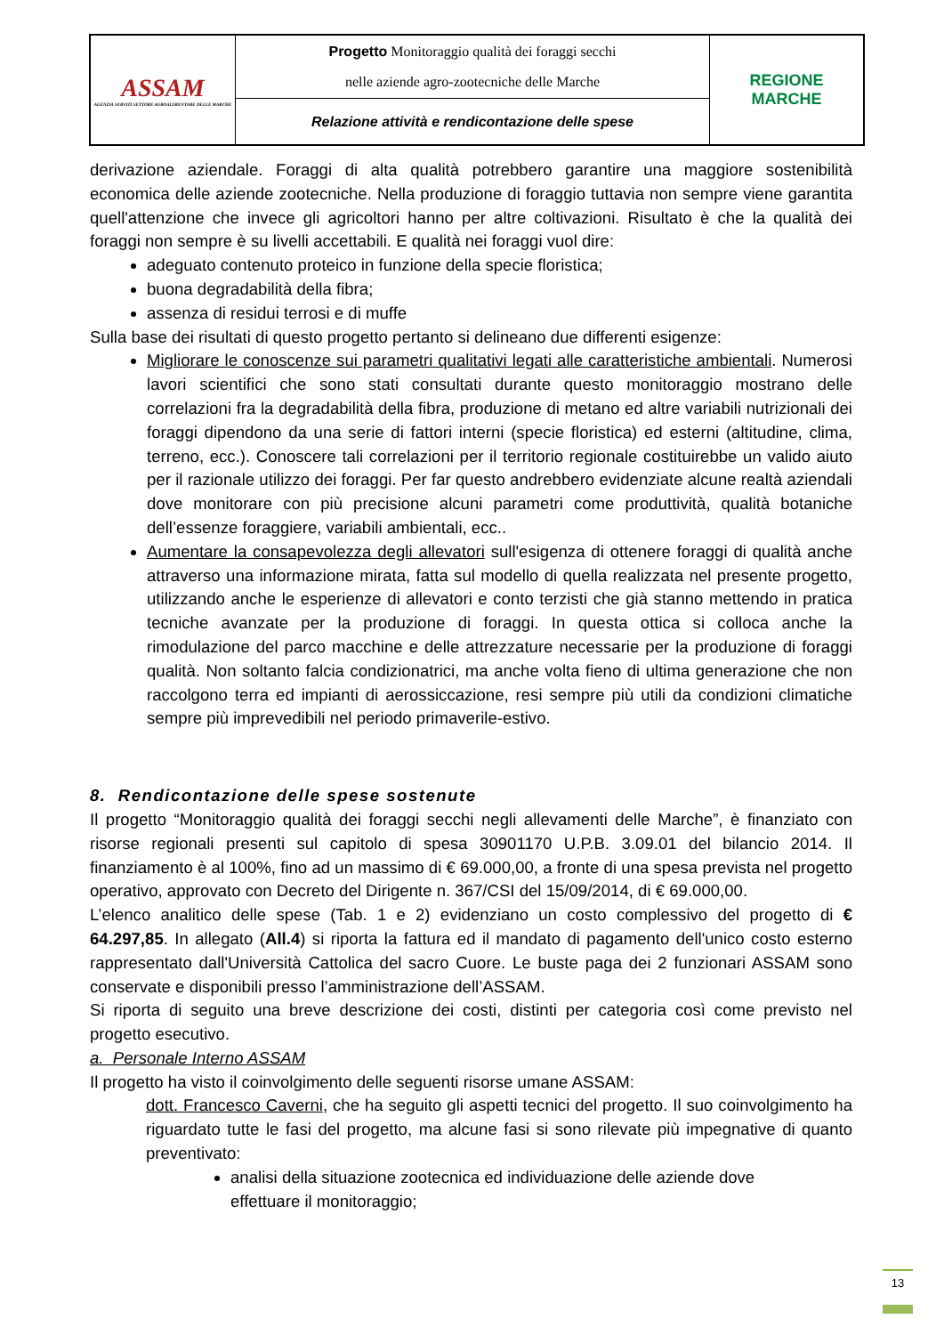| ASSAM AGENZIA SERVIZI SETTORE AGROALIMENTARE DELLE MARCHE | Progetto Monitoraggio qualità dei foraggi secchi nelle aziende agro-zootecniche delle Marche | REGIONE MARCHE |
| | Relazione attività e rendicontazione delle spese | |
derivazione aziendale. Foraggi di alta qualità potrebbero garantire una maggiore sostenibilità economica delle aziende zootecniche. Nella produzione di foraggio tuttavia non sempre viene garantita quell'attenzione che invece gli agricoltori hanno per altre coltivazioni. Risultato è che la qualità dei foraggi non sempre è su livelli accettabili. E qualità nei foraggi vuol dire:
adeguato contenuto proteico in funzione della specie floristica;
buona degradabilità della fibra;
assenza di residui terrosi e di muffe
Sulla base dei risultati di questo progetto pertanto si delineano due differenti esigenze:
Migliorare le conoscenze sui parametri qualitativi legati alle caratteristiche ambientali. Numerosi lavori scientifici che sono stati consultati durante questo monitoraggio mostrano delle correlazioni fra la degradabilità della fibra, produzione di metano ed altre variabili nutrizionali dei foraggi dipendono da una serie di fattori interni (specie floristica) ed esterni (altitudine, clima, terreno, ecc.). Conoscere tali correlazioni per il territorio regionale costituirebbe un valido aiuto per il razionale utilizzo dei foraggi. Per far questo andrebbero evidenziate alcune realtà aziendali dove monitorare con più precisione alcuni parametri come produttività, qualità botaniche dell’essenze foraggiere, variabili ambientali, ecc..
Aumentare la consapevolezza degli allevatori sull'esigenza di ottenere foraggi di qualità anche attraverso una informazione mirata, fatta sul modello di quella realizzata nel presente progetto, utilizzando anche le esperienze di allevatori e conto terzisti che già stanno mettendo in pratica tecniche avanzate per la produzione di foraggi. In questa ottica si colloca anche la rimodulazione del parco macchine e delle attrezzature necessarie per la produzione di foraggi qualità. Non soltanto falcia condizionatrici, ma anche volta fieno di ultima generazione che non raccolgono terra ed impianti di aerossiccazione, resi sempre più utili da condizioni climatiche sempre più imprevedibili nel periodo primaverile-estivo.
8. Rendicontazione delle spese sostenute
Il progetto “Monitoraggio qualità dei foraggi secchi negli allevamenti delle Marche”, è finanziato con risorse regionali presenti sul capitolo di spesa 30901170 U.P.B. 3.09.01 del bilancio 2014. Il finanziamento è al 100%, fino ad un massimo di € 69.000,00, a fronte di una spesa prevista nel progetto operativo, approvato con Decreto del Dirigente n. 367/CSI del 15/09/2014, di € 69.000,00.
L’elenco analitico delle spese (Tab. 1 e 2) evidenziano un costo complessivo del progetto di € 64.297,85. In allegato (All.4) si riporta la fattura ed il mandato di pagamento dell'unico costo esterno rappresentato dall'Università Cattolica del sacro Cuore. Le buste paga dei 2 funzionari ASSAM sono conservate e disponibili presso l’amministrazione dell’ASSAM.
Si riporta di seguito una breve descrizione dei costi, distinti per categoria così come previsto nel progetto esecutivo.
a. Personale Interno ASSAM
Il progetto ha visto il coinvolgimento delle seguenti risorse umane ASSAM:
dott. Francesco Caverni, che ha seguito gli aspetti tecnici del progetto. Il suo coinvolgimento ha riguardato tutte le fasi del progetto, ma alcune fasi si sono rilevate più impegnative di quanto preventivato:
analisi della situazione zootecnica ed individuazione delle aziende dove effettuare il monitoraggio;
13